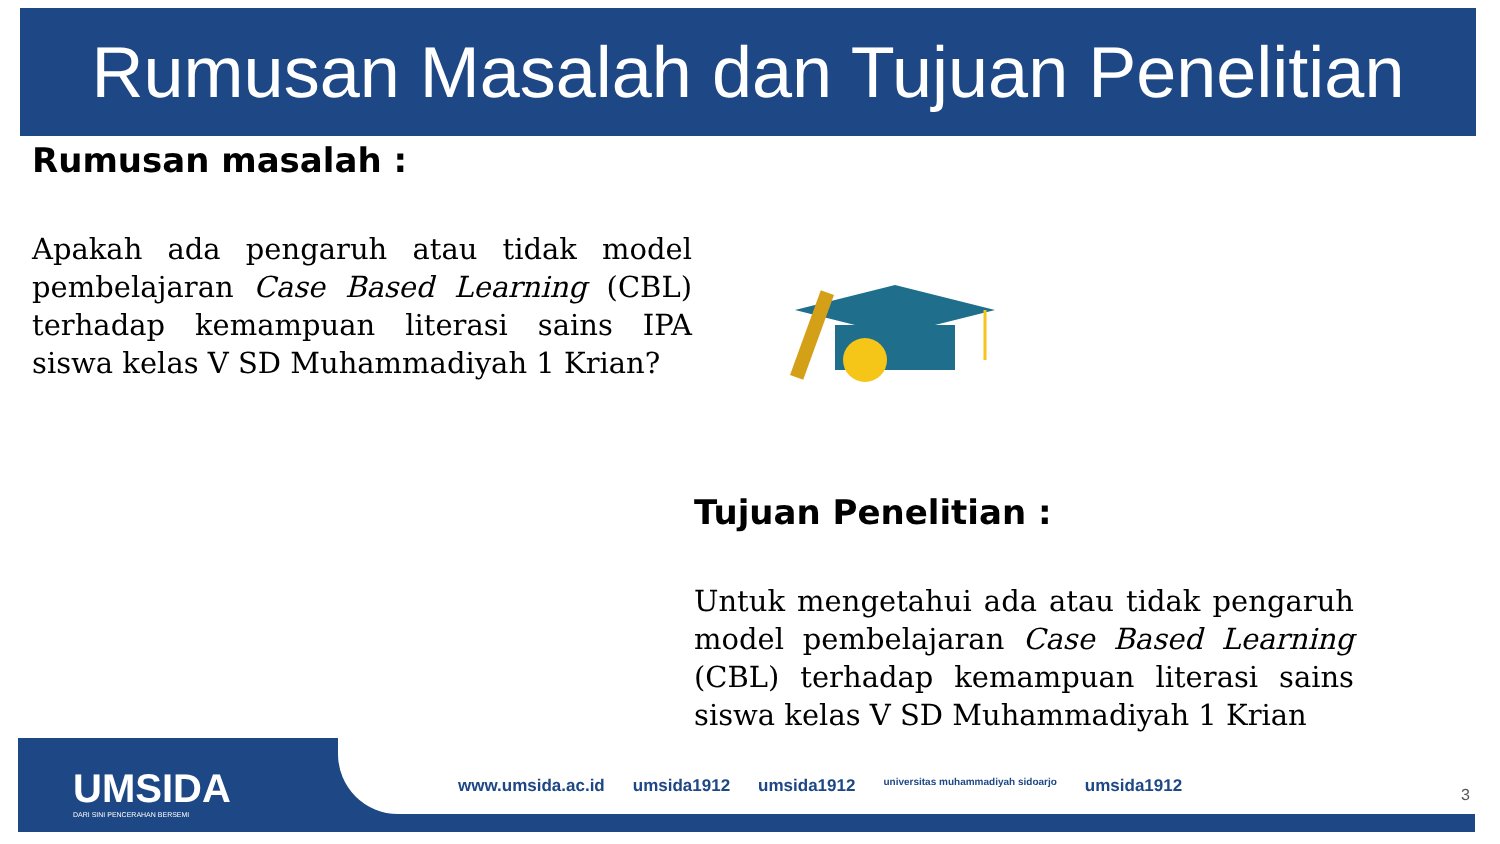Rumusan Masalah dan Tujuan Penelitian
Rumusan masalah :
Apakah ada pengaruh atau tidak model pembelajaran Case Based Learning (CBL) terhadap kemampuan literasi sains IPA siswa kelas V SD Muhammadiyah 1 Krian?
Tujuan Penelitian :
Untuk mengetahui ada atau tidak pengaruh model pembelajaran Case Based Learning (CBL) terhadap kemampuan literasi sains siswa kelas V SD Muhammadiyah 1 Krian
UMSIDA
DARI SINI PENCERAHAN BERSEMI
www.umsida.ac.id umsida1912 umsida1912 universitas muhammadiyah sidoarjo umsida1912
3